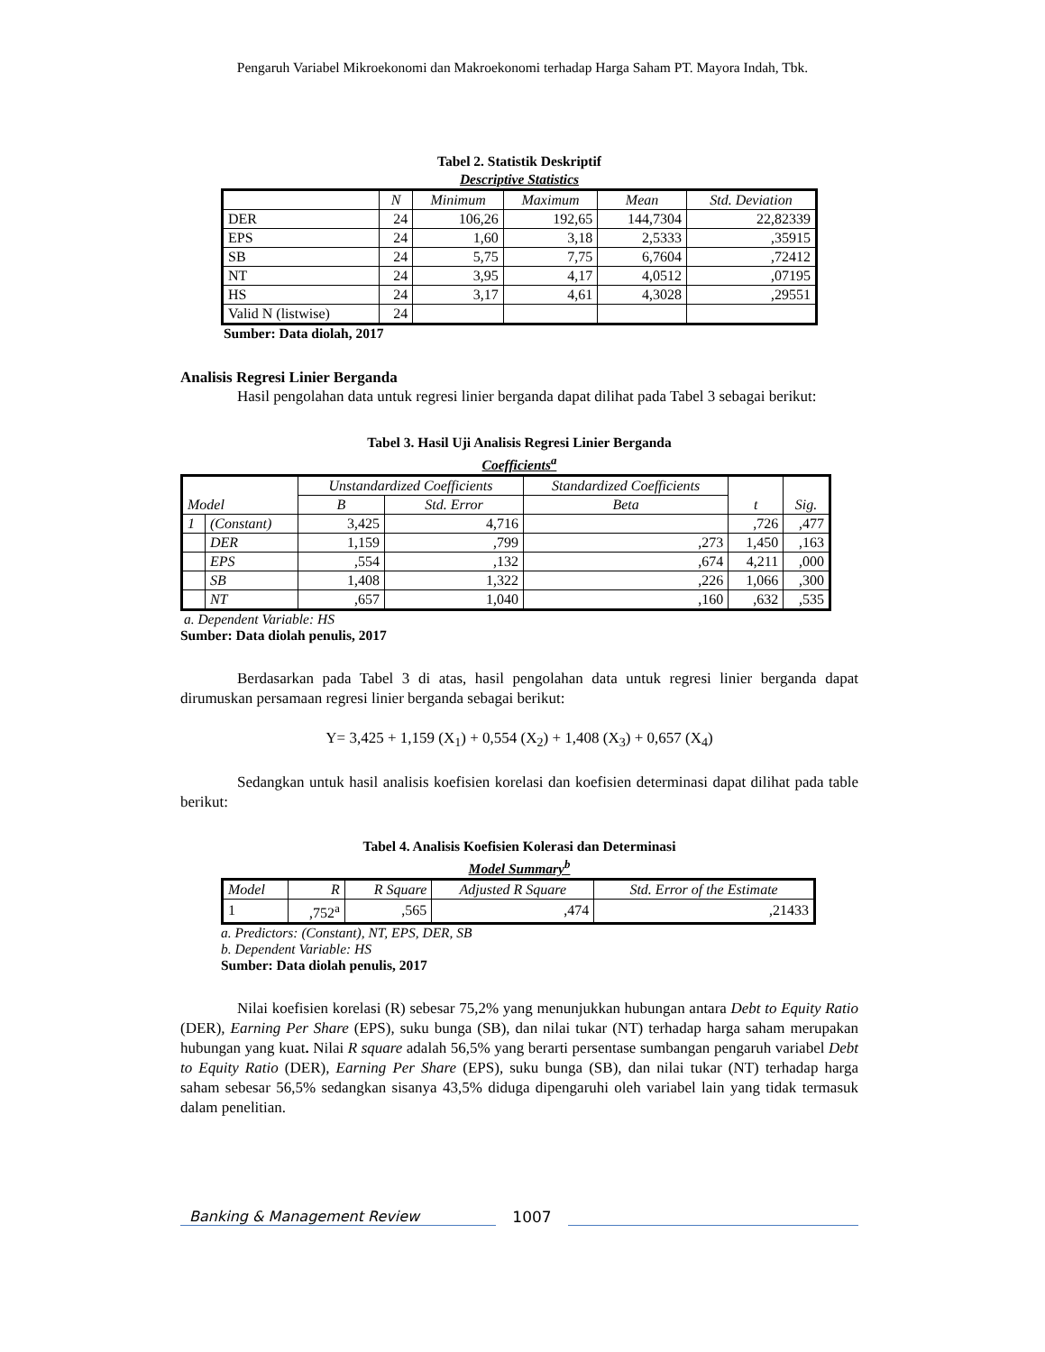Pengaruh Variabel Mikroekonomi dan Makroekonomi terhadap Harga Saham PT. Mayora Indah, Tbk.
Tabel 2. Statistik Deskriptif
Descriptive Statistics
| | N | Minimum | Maximum | Mean | Std. Deviation |
| --- | --- | --- | --- | --- | --- |
| DER | 24 | 106,26 | 192,65 | 144,7304 | 22,82339 |
| EPS | 24 | 1,60 | 3,18 | 2,5333 | ,35915 |
| SB | 24 | 5,75 | 7,75 | 6,7604 | ,72412 |
| NT | 24 | 3,95 | 4,17 | 4,0512 | ,07195 |
| HS | 24 | 3,17 | 4,61 | 4,3028 | ,29551 |
| Valid N (listwise) | 24 | | | | |
Sumber: Data diolah, 2017
Analisis Regresi Linier Berganda
Hasil pengolahan data untuk regresi linier berganda dapat dilihat pada Tabel 3 sebagai berikut:
Tabel 3. Hasil Uji Analisis Regresi Linier Berganda
Coefficients<sup>a</sup>
| Model | | Unstandardized Coefficients | | Standardized Coefficients | t | Sig. |
| --- | --- | --- | --- | --- | --- | --- |
| | | B | Std. Error | Beta | | |
| 1 | (Constant) | 3,425 | 4,716 | | ,726 | ,477 |
| | DER | 1,159 | ,799 | ,273 | 1,450 | ,163 |
| | EPS | ,554 | ,132 | ,674 | 4,211 | ,000 |
| | SB | 1,408 | 1,322 | ,226 | 1,066 | ,300 |
| | NT | ,657 | 1,040 | ,160 | ,632 | ,535 |
a. Dependent Variable: HS
Sumber: Data diolah penulis, 2017
Berdasarkan pada Tabel 3 di atas, hasil pengolahan data untuk regresi linier berganda dapat dirumuskan persamaan regresi linier berganda sebagai berikut:
Y= 3,425 + 1,159 (X<sub>1</sub>) + 0,554 (X<sub>2</sub>) + 1,408 (X<sub>3</sub>) + 0,657 (X<sub>4</sub>)
Sedangkan untuk hasil analisis koefisien korelasi dan koefisien determinasi dapat dilihat pada table berikut:
Tabel 4. Analisis Koefisien Kolerasi dan Determinasi
Model Summary<sup>b</sup>
| Model | R | R Square | Adjusted R Square | Std. Error of the Estimate |
| --- | --- | --- | --- | --- |
| 1 | ,752<sup>a</sup> | ,565 | ,474 | ,21433 |
a. Predictors: (Constant), NT, EPS, DER, SB
b. Dependent Variable: HS
Sumber: Data diolah penulis, 2017
Nilai koefisien korelasi (R) sebesar 75,2% yang menunjukkan hubungan antara Debt to Equity Ratio (DER), Earning Per Share (EPS), suku bunga (SB), dan nilai tukar (NT) terhadap harga saham merupakan hubungan yang kuat. Nilai R square adalah 56,5% yang berarti persentase sumbangan pengaruh variabel Debt to Equity Ratio (DER), Earning Per Share (EPS), suku bunga (SB), dan nilai tukar (NT) terhadap harga saham sebesar 56,5% sedangkan sisanya 43,5% diduga dipengaruhi oleh variabel lain yang tidak termasuk dalam penelitian.
Banking & Management Review
1007